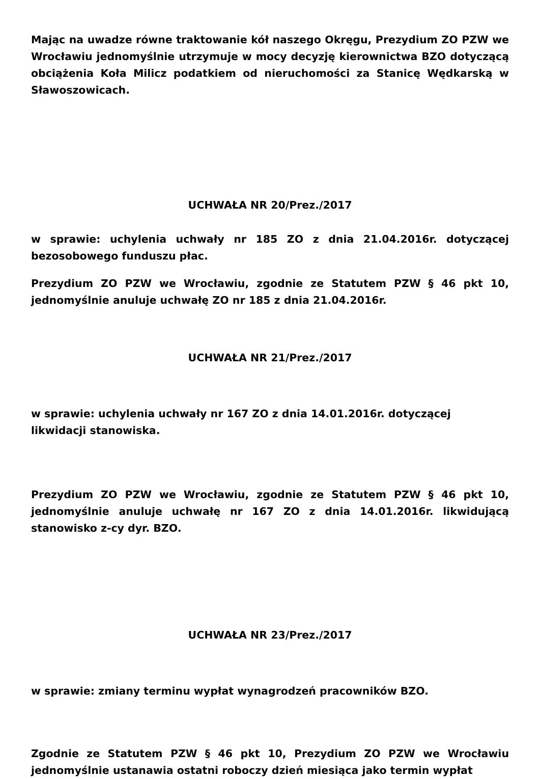Mając na uwadze równe traktowanie kół naszego Okręgu, Prezydium ZO PZW we Wrocławiu jednomyślnie utrzymuje w mocy decyzję kierownictwa BZO dotyczącą obciążenia Koła Milicz podatkiem od nieruchomości za Stanicę Wędkarską w Sławoszowicach.
UCHWAŁA NR 20/Prez./2017
w sprawie: uchylenia uchwały nr 185 ZO z dnia 21.04.2016r. dotyczącej bezosobowego funduszu płac.
Prezydium ZO PZW we Wrocławiu, zgodnie ze Statutem PZW § 46 pkt 10, jednomyślnie anuluje uchwałę ZO nr 185 z dnia 21.04.2016r.
UCHWAŁA NR 21/Prez./2017
w sprawie: uchylenia uchwały nr 167 ZO z dnia 14.01.2016r. dotyczącej likwidacji stanowiska.
Prezydium ZO PZW we Wrocławiu, zgodnie ze Statutem PZW § 46 pkt 10, jednomyślnie anuluje uchwałę nr 167 ZO z dnia 14.01.2016r. likwidującą stanowisko z-cy dyr. BZO.
UCHWAŁA NR 23/Prez./2017
w sprawie: zmiany terminu wypłat wynagrodzeń pracowników BZO.
Zgodnie ze Statutem PZW § 46 pkt 10, Prezydium ZO PZW we Wrocławiu jednomyślnie ustanawia ostatni roboczy dzień miesiąca jako termin wypłat